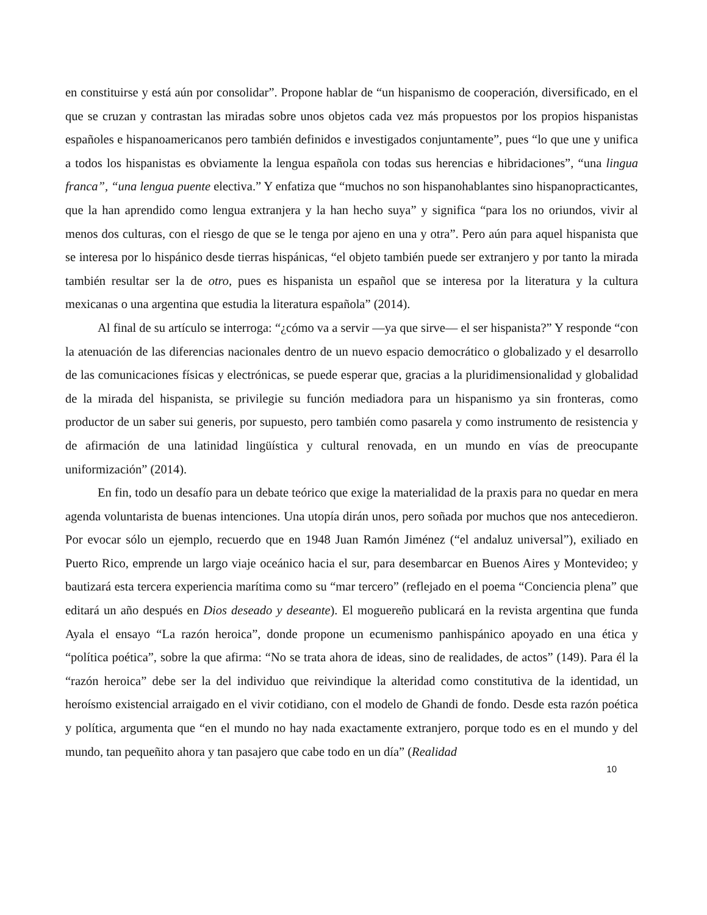en constituirse y está aún por consolidar”. Propone hablar de “un hispanismo de cooperación, diversificado, en el que se cruzan y contrastan las miradas sobre unos objetos cada vez más propuestos por los propios hispanistas españoles e hispanoamericanos pero también definidos e investigados conjuntamente”, pues “lo que une y unifica a todos los hispanistas es obviamente la lengua española con todas sus herencias e hibridaciones”, “una lingua franca”, “una lengua puente electiva.” Y enfatiza que “muchos no son hispanohablantes sino hispanopracticantes, que la han aprendido como lengua extranjera y la han hecho suya” y significa “para los no oriundos, vivir al menos dos culturas, con el riesgo de que se le tenga por ajeno en una y otra”. Pero aún para aquel hispanista que se interesa por lo hispánico desde tierras hispánicas, “el objeto también puede ser extranjero y por tanto la mirada también resultar ser la de otro, pues es hispanista un español que se interesa por la literatura y la cultura mexicanas o una argentina que estudia la literatura española” (2014).
Al final de su artículo se interroga: “¿cómo va a servir —ya que sirve— el ser hispanista?” Y responde “con la atenuación de las diferencias nacionales dentro de un nuevo espacio democrático o globalizado y el desarrollo de las comunicaciones físicas y electrónicas, se puede esperar que, gracias a la pluridimensionalidad y globalidad de la mirada del hispanista, se privilegie su función mediadora para un hispanismo ya sin fronteras, como productor de un saber sui generis, por supuesto, pero también como pasarela y como instrumento de resistencia y de afirmación de una latinidad lingüística y cultural renovada, en un mundo en vías de preocupante uniformización” (2014).
En fin, todo un desafío para un debate teórico que exige la materialidad de la praxis para no quedar en mera agenda voluntarista de buenas intenciones. Una utopía dirán unos, pero soñada por muchos que nos antecedieron. Por evocar sólo un ejemplo, recuerdo que en 1948 Juan Ramón Jiménez (“el andaluz universal”), exiliado en Puerto Rico, emprende un largo viaje oceánico hacia el sur, para desembarcar en Buenos Aires y Montevideo; y bautizará esta tercera experiencia marítima como su “mar tercero” (reflejado en el poema “Conciencia plena” que editará un año después en Dios deseado y deseante). El moguereño publicará en la revista argentina que funda Ayala el ensayo “La razón heroica”, donde propone un ecumenismo panhispánico apoyado en una ética y “política poética”, sobre la que afirma: “No se trata ahora de ideas, sino de realidades, de actos” (149). Para él la “razón heroica” debe ser la del individuo que reivindique la alteridad como constitutiva de la identidad, un heroísmo existencial arraigado en el vivir cotidiano, con el modelo de Ghandi de fondo. Desde esta razón poética y política, argumenta que “en el mundo no hay nada exactamente extranjero, porque todo es en el mundo y del mundo, tan pequeñito ahora y tan pasajero que cabe todo en un día” (Realidad
10